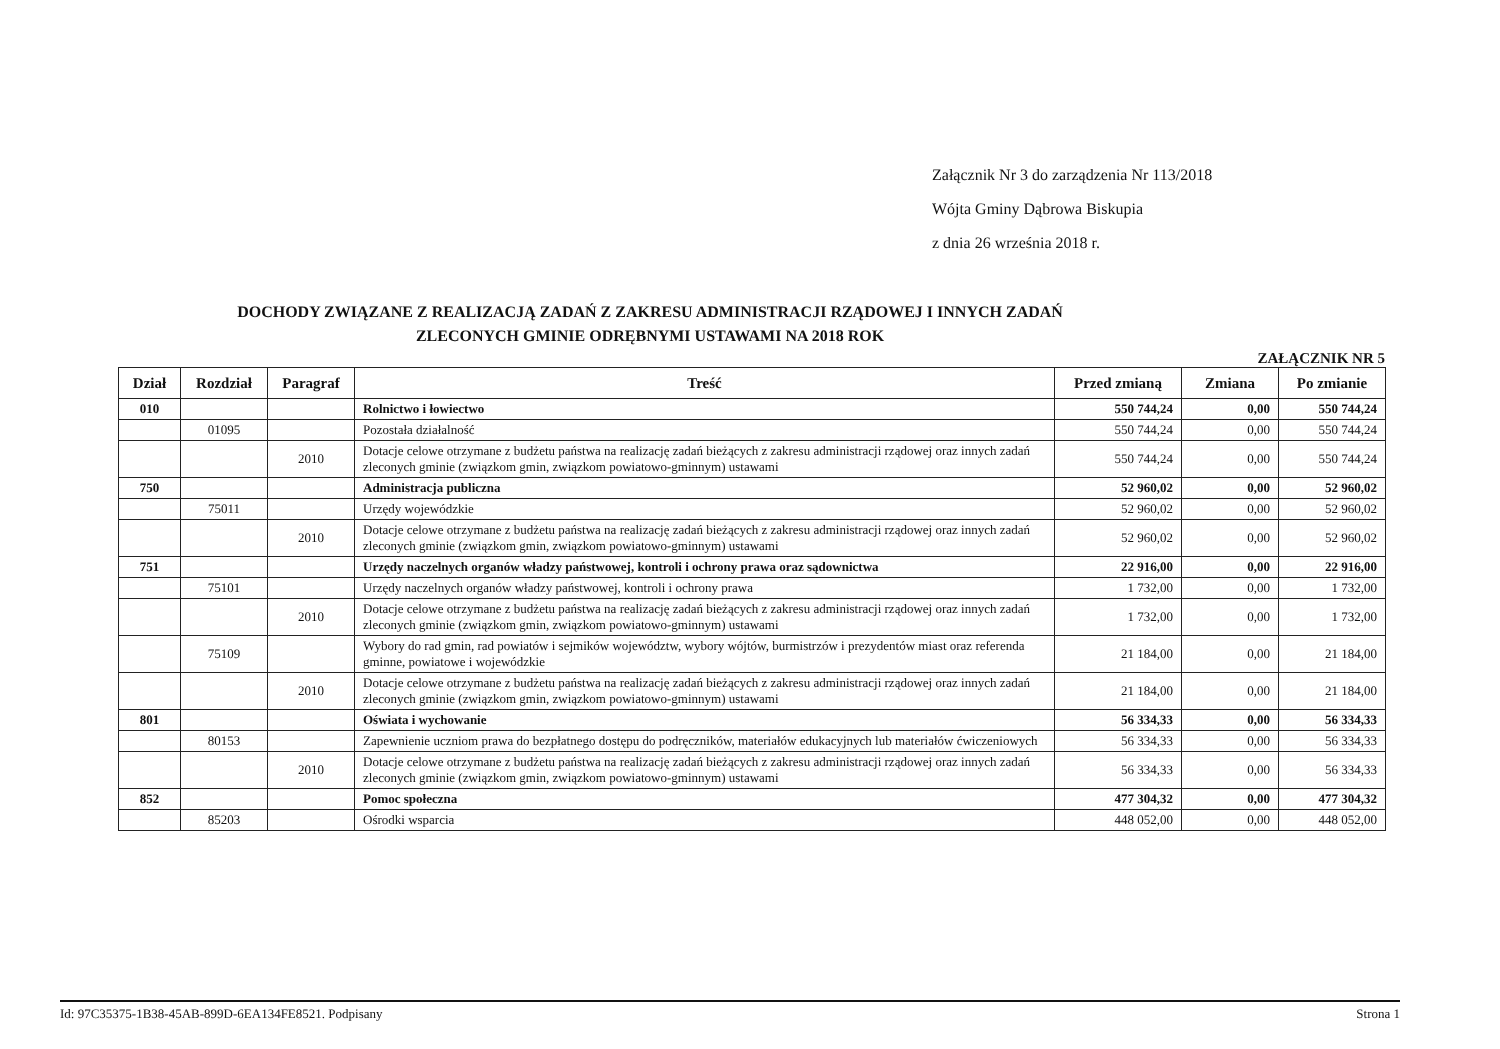Załącznik Nr 3 do zarządzenia Nr 113/2018
Wójta Gminy Dąbrowa Biskupia
z dnia 26 września 2018 r.
DOCHODY ZWIĄZANE Z REALIZACJĄ ZADAŃ Z ZAKRESU ADMINISTRACJI RZĄDOWEJ I INNYCH ZADAŃ
ZLECONYCH GMINIE ODRĘBNYMI USTAWAMI NA 2018 ROK
ZAŁĄCZNIK NR 5
| Dział | Rozdział | Paragraf | Treść | Przed zmianą | Zmiana | Po zmianie |
| --- | --- | --- | --- | --- | --- | --- |
| 010 | | | Rolnictwo i łowiectwo | 550 744,24 | 0,00 | 550 744,24 |
| | 01095 | | Pozostała działalność | 550 744,24 | 0,00 | 550 744,24 |
| | | 2010 | Dotacje celowe otrzymane z budżetu państwa na realizację zadań bieżących z zakresu administracji rządowej oraz innych zadań zleconych gminie (związkom gmin, związkom powiatowo-gminnym) ustawami | 550 744,24 | 0,00 | 550 744,24 |
| 750 | | | Administracja publiczna | 52 960,02 | 0,00 | 52 960,02 |
| | 75011 | | Urzędy wojewódzkie | 52 960,02 | 0,00 | 52 960,02 |
| | | 2010 | Dotacje celowe otrzymane z budżetu państwa na realizację zadań bieżących z zakresu administracji rządowej oraz innych zadań zleconych gminie (związkom gmin, związkom powiatowo-gminnym) ustawami | 52 960,02 | 0,00 | 52 960,02 |
| 751 | | | Urzędy naczelnych organów władzy państwowej, kontroli i ochrony prawa oraz sądownictwa | 22 916,00 | 0,00 | 22 916,00 |
| | 75101 | | Urzędy naczelnych organów władzy państwowej, kontroli i ochrony prawa | 1 732,00 | 0,00 | 1 732,00 |
| | | 2010 | Dotacje celowe otrzymane z budżetu państwa na realizację zadań bieżących z zakresu administracji rządowej oraz innych zadań zleconych gminie (związkom gmin, związkom powiatowo-gminnym) ustawami | 1 732,00 | 0,00 | 1 732,00 |
| | 75109 | | Wybory do rad gmin, rad powiatów i sejmików województw, wybory wójtów, burmistrzów i prezydentów miast oraz referenda gminne, powiatowe i wojewódzkie | 21 184,00 | 0,00 | 21 184,00 |
| | | 2010 | Dotacje celowe otrzymane z budżetu państwa na realizację zadań bieżących z zakresu administracji rządowej oraz innych zadań zleconych gminie (związkom gmin, związkom powiatowo-gminnym) ustawami | 21 184,00 | 0,00 | 21 184,00 |
| 801 | | | Oświata i wychowanie | 56 334,33 | 0,00 | 56 334,33 |
| | 80153 | | Zapewnienie uczniom prawa do bezpłatnego dostępu do podręczników, materiałów edukacyjnych lub materiałów ćwiczeniowych | 56 334,33 | 0,00 | 56 334,33 |
| | | 2010 | Dotacje celowe otrzymane z budżetu państwa na realizację zadań bieżących z zakresu administracji rządowej oraz innych zadań zleconych gminie (związkom gmin, związkom powiatowo-gminnym) ustawami | 56 334,33 | 0,00 | 56 334,33 |
| 852 | | | Pomoc społeczna | 477 304,32 | 0,00 | 477 304,32 |
| | 85203 | | Ośrodki wsparcia | 448 052,00 | 0,00 | 448 052,00 |
Id: 97C35375-1B38-45AB-899D-6EA134FE8521. Podpisany Strona 1